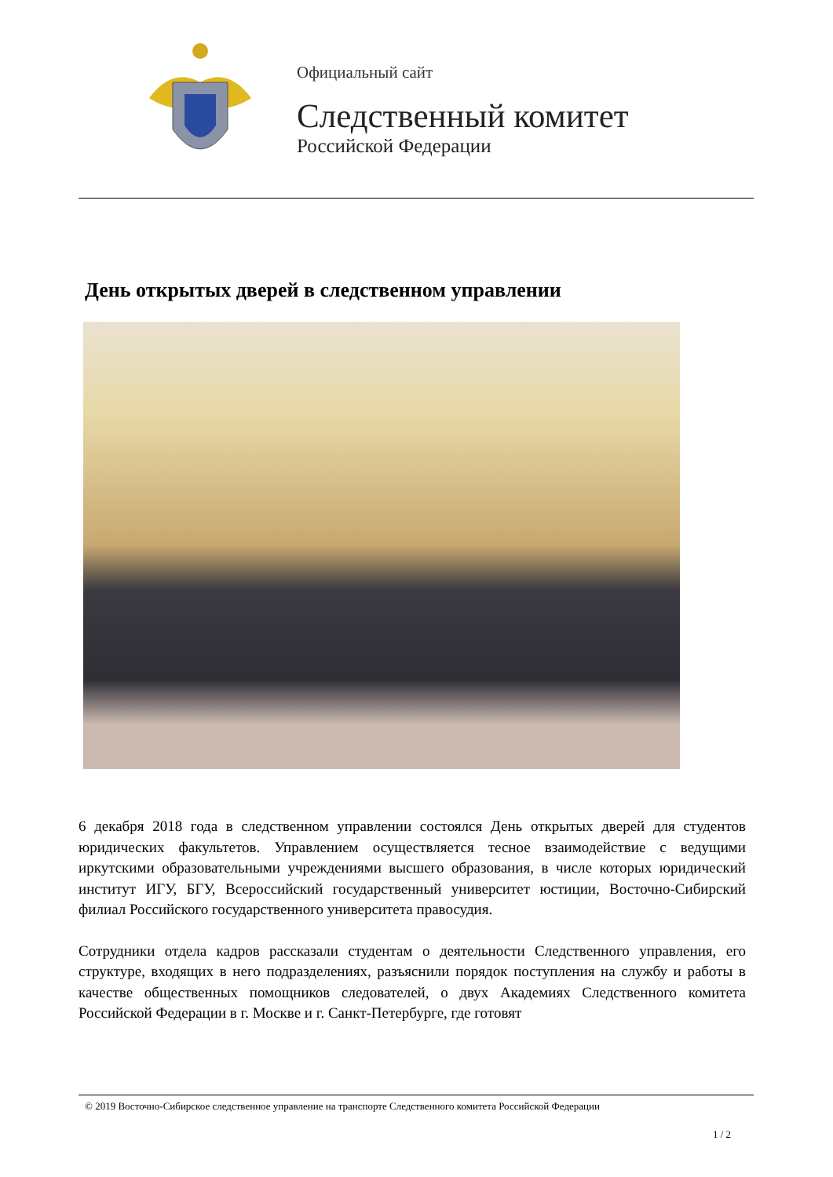Официальный сайт
Следственный комитет
Российской Федерации
День открытых дверей в следственном управлении
6 декабря 2018 года в следственном управлении состоялся День открытых дверей для студентов юридических факультетов. Управлением осуществляется тесное взаимодействие с ведущими иркутскими образовательными учреждениями высшего образования, в числе которых юридический институт ИГУ, БГУ, Всероссийский государственный университет юстиции, Восточно-Сибирский филиал Российского государственного университета правосудия.
Сотрудники отдела кадров рассказали студентам о деятельности Следственного управления, его структуре, входящих в него подразделениях, разъяснили порядок поступления на службу и работы в качестве общественных помощников следователей, о двух Академиях Следственного комитета Российской Федерации в г. Москве и г. Санкт-Петербурге, где готовят
© 2019 Восточно-Сибирское следственное управление на транспорте Следственного комитета Российской Федерации
1 / 2